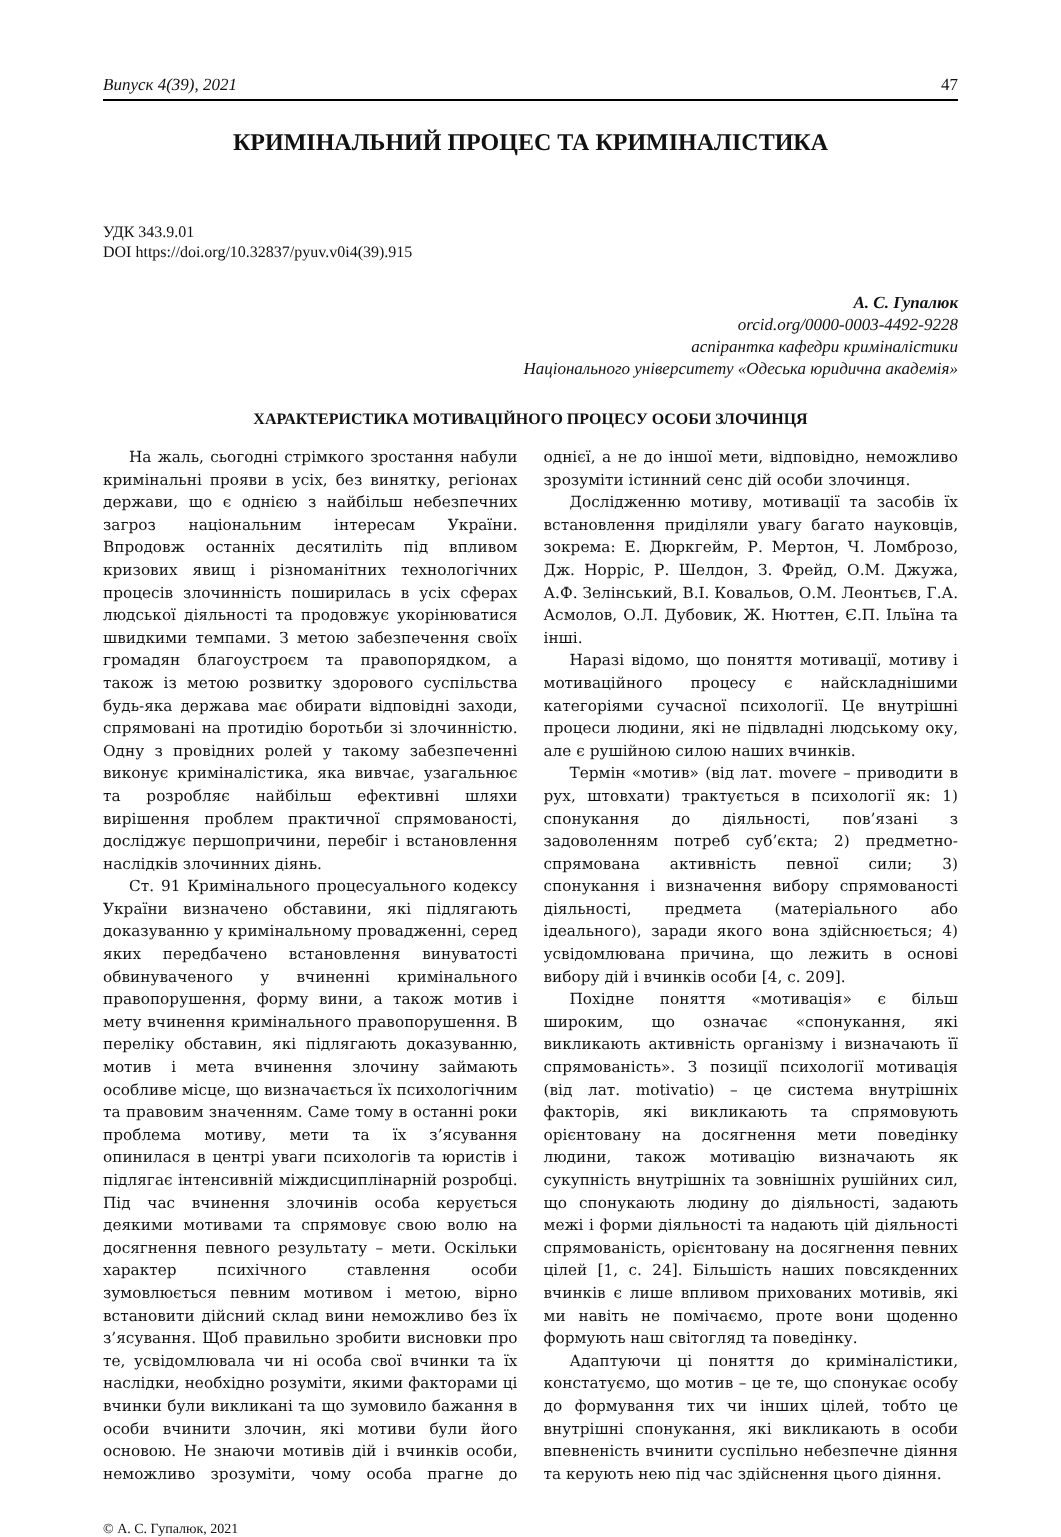Випуск 4(39), 2021 47
КРИМІНАЛЬНИЙ ПРОЦЕС ТА КРИМІНАЛІСТИКА
УДК 343.9.01
DOI https://doi.org/10.32837/pyuv.v0i4(39).915
А. С. Гупалюк
orcid.org/0000-0003-4492-9228
аспірантка кафедри криміналістики
Національного університету «Одеська юридична академія»
ХАРАКТЕРИСТИКА МОТИВАЦІЙНОГО ПРОЦЕСУ ОСОБИ ЗЛОЧИНЦЯ
На жаль, сьогодні стрімкого зростання набули кримінальні прояви в усіх, без винятку, регіонах держави, що є однією з найбільш небезпечних загроз національним інтересам України. Впродовж останніх десятиліть під впливом кризових явищ і різноманітних технологічних процесів злочинність поширилась в усіх сферах людської діяльності та продовжує укорінюватися швидкими темпами. З метою забезпечення своїх громадян благоустроєм та правопорядком, а також із метою розвитку здорового суспільства будь-яка держава має обирати відповідні заходи, спрямовані на протидію боротьби зі злочинністю. Одну з провідних ролей у такому забезпеченні виконує криміналістика, яка вивчає, узагальнює та розробляє найбільш ефективні шляхи вирішення проблем практичної спрямованості, досліджує першопричини, перебіг і встановлення наслідків злочинних діянь.
Ст. 91 Кримінального процесуального кодексу України визначено обставини, які підлягають доказуванню у кримінальному провадженні, серед яких передбачено встановлення винуватості обвинуваченого у вчиненні кримінального правопорушення, форму вини, а також мотив і мету вчинення кримінального правопорушення. В переліку обставин, які підлягають доказуванню, мотив і мета вчинення злочину займають особливе місце, що визначається їх психологічним та правовим значенням. Саме тому в останні роки проблема мотиву, мети та їх з’ясування опинилася в центрі уваги психологів та юристів і підлягає інтенсивній міждисциплінарній розробці. Під час вчинення злочинів особа керується деякими мотивами та спрямовує свою волю на досягнення певного результату – мети. Оскільки характер психічного ставлення особи зумовлюється певним мотивом і метою, вірно встановити дійсний склад вини неможливо без їх з’ясування. Щоб правильно зробити висновки про те, усвідомлювала чи ні особа свої вчинки та їх наслідки, необхідно розуміти, якими факторами ці вчинки були викликані та що зумовило бажання в особи вчинити злочин, які мотиви були його основою. Не знаючи мотивів дій і вчинків особи, неможливо зрозуміти, чому особа прагне до однієї, а не до іншої мети, відповідно, неможливо зрозуміти істинний сенс дій особи злочинця.
Дослідженню мотиву, мотивації та засобів їх встановлення приділяли увагу багато науковців, зокрема: Е. Дюркгейм, Р. Мертон, Ч. Ломброзо, Дж. Норріс, Р. Шелдон, З. Фрейд, О.М. Джужа, А.Ф. Зелінський, В.І. Ковальов, О.М. Леонтьєв, Г.А. Асмолов, О.Л. Дубовик, Ж. Нюттен, Є.П. Ільїна та інші.
Наразі відомо, що поняття мотивації, мотиву і мотиваційного процесу є найскладнішими категоріями сучасної психології. Це внутрішні процеси людини, які не підвладні людському оку, але є рушійною силою наших вчинків.
Термін «мотив» (від лат. movere – приводити в рух, штовхати) трактується в психології як: 1) спонукання до діяльності, пов’язані з задоволенням потреб суб’єкта; 2) предметно-спрямована активність певної сили; 3) спонукання і визначення вибору спрямованості діяльності, предмета (матеріального або ідеального), заради якого вона здійснюється; 4) усвідомлювана причина, що лежить в основі вибору дій і вчинків особи [4, с. 209].
Похідне поняття «мотивація» є більш широким, що означає «спонукання, які викликають активність організму і визначають її спрямованість». З позиції психології мотивація (від лат. motivatio) – це система внутрішніх факторів, які викликають та спрямовують орієнтовану на досягнення мети поведінку людини, також мотивацію визначають як сукупність внутрішніх та зовнішніх рушійних сил, що спонукають людину до діяльності, задають межі і форми діяльності та надають цій діяльності спрямованість, орієнтовану на досягнення певних цілей [1, с. 24]. Більшість наших повсякденних вчинків є лише впливом прихованих мотивів, які ми навіть не помічаємо, проте вони щоденно формують наш світогляд та поведінку.
Адаптуючи ці поняття до криміналістики, констатуємо, що мотив – це те, що спонукає особу до формування тих чи інших цілей, тобто це внутрішні спонукання, які викликають в особи впевненість вчинити суспільно небезпечне діяння та керують нею під час здійснення цього діяння.
© А. С. Гупалюк, 2021